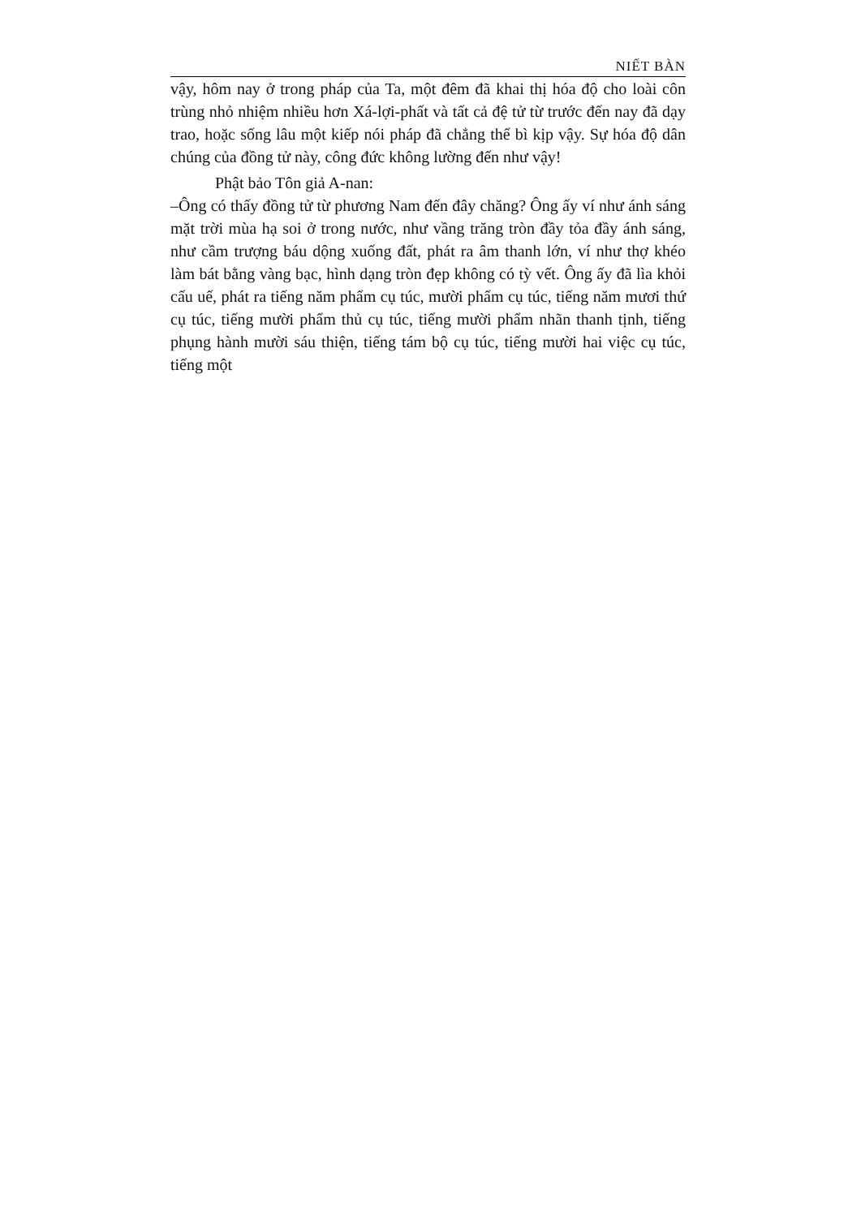NIẾT BÀN
vậy, hôm nay ở trong pháp của Ta, một đêm đã khai thị hóa độ cho loài côn trùng nhỏ nhiệm nhiều hơn Xá-lợi-phất và tất cả đệ tử từ trước đến nay đã dạy trao, hoặc sống lâu một kiếp nói pháp đã chẳng thể bì kịp vậy. Sự hóa độ dân chúng của đồng tử này, công đức không lường đến như vậy!
Phật bảo Tôn giả A-nan:
–Ông có thấy đồng tử từ phương Nam đến đây chăng? Ông ấy ví như ánh sáng mặt trời mùa hạ soi ở trong nước, như vầng trăng tròn đầy tỏa đầy ánh sáng, như cầm trượng báu dộng xuống đất, phát ra âm thanh lớn, ví như thợ khéo làm bát bằng vàng bạc, hình dạng tròn đẹp không có tỳ vết. Ông ấy đã lìa khỏi cấu uế, phát ra tiếng năm phẩm cụ túc, mười phẩm cụ túc, tiếng năm mươi thứ cụ túc, tiếng mười phẩm thủ cụ túc, tiếng mười phẩm nhãn thanh tịnh, tiếng phụng hành mười sáu thiện, tiếng tám bộ cụ túc, tiếng mười hai việc cụ túc, tiếng một